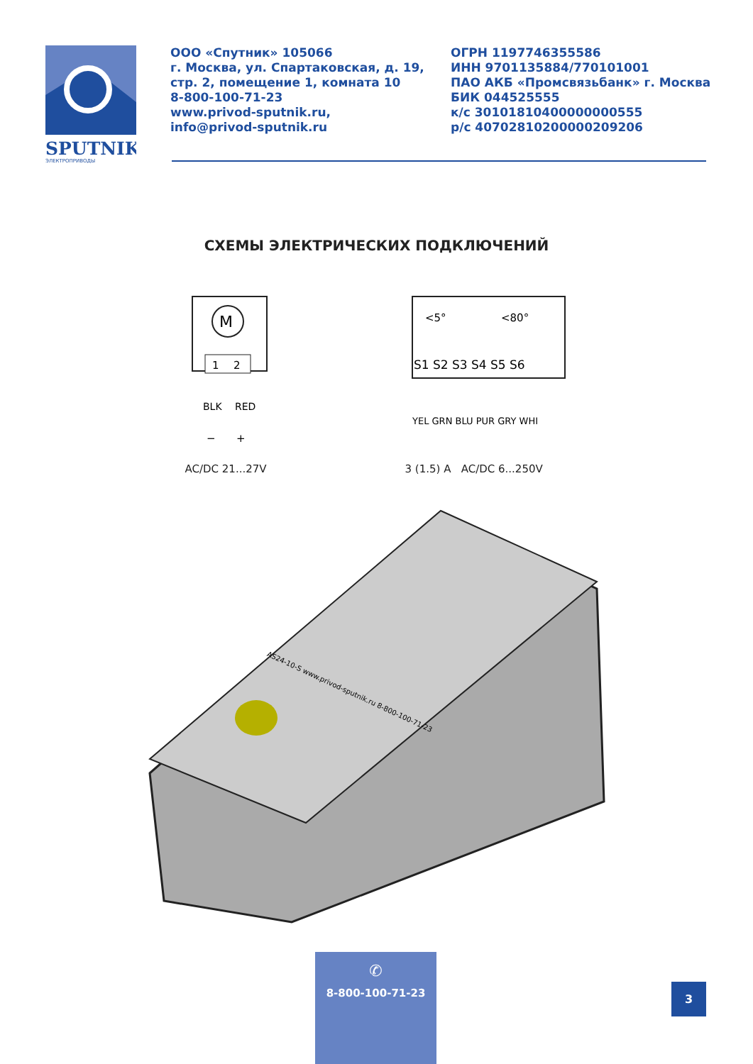SPUTNIK
ЭЛЕКТРОПРИВОДЫ
ООО «Спутник» 105066
г. Москва, ул. Спартаковская, д. 19,
стр. 2, помещение 1, комната 10
8-800-100-71-23
www.privod-sputnik.ru,
info@privod-sputnik.ru
ОГРН 1197746355586
ИНН 9701135884/770101001
ПАО АКБ «Промсвязьбанк» г. Москва
БИК 044525555
к/с 30101810400000000555
р/с 40702810200000209206
СХЕМЫ ЭЛЕКТРИЧЕСКИХ ПОДКЛЮЧЕНИЙ
M
1
2
BLK
RED
−
+
AC/DC 21...27V
<5°
<80°
S1 S2 S3 S4 S5 S6
YEL GRN BLU PUR GRY WHI
3 (1.5) A AC/DC 6...250V
AS24-10-S www.privod-sputnik.ru 8-800-100-71-23
✆
8-800-100-71-23
3